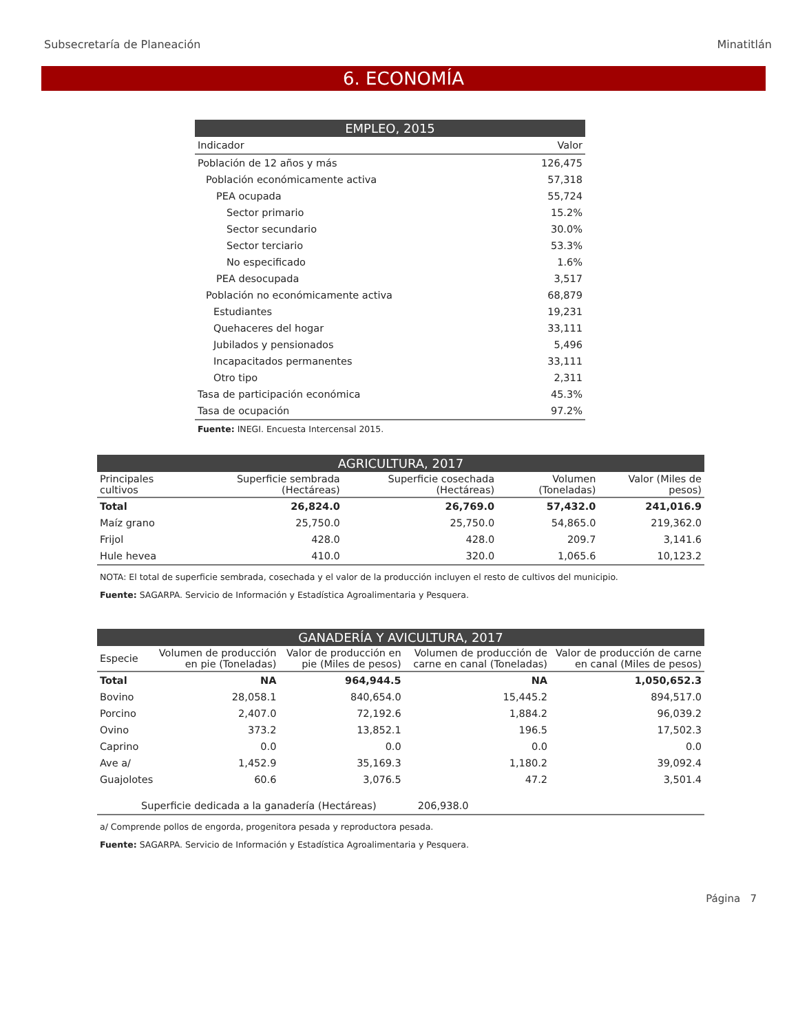Subsecretaría de Planeación Minatitlán
6. ECONOMÍA
| EMPLEO, 2015 | |
| Indicador | Valor |
| Población de 12 años y más | 126,475 |
| Población económicamente activa | 57,318 |
| PEA ocupada | 55,724 |
| Sector primario | 15.2% |
| Sector secundario | 30.0% |
| Sector terciario | 53.3% |
| No especificado | 1.6% |
| PEA desocupada | 3,517 |
| Población no económicamente activa | 68,879 |
| Estudiantes | 19,231 |
| Quehaceres del hogar | 33,111 |
| Jubilados y pensionados | 5,496 |
| Incapacitados permanentes | 33,111 |
| Otro tipo | 2,311 |
| Tasa de participación económica | 45.3% |
| Tasa de ocupación | 97.2% |
| Fuente: INEGI. Encuesta Intercensal 2015. | |
| AGRICULTURA, 2017 | | | | |
| Principales cultivos | Superficie sembrada (Hectáreas) | Superficie cosechada (Hectáreas) | Volumen (Toneladas) | Valor (Miles de pesos) |
| Total | 26,824.0 | 26,769.0 | 57,432.0 | 241,016.9 |
| Maíz grano | 25,750.0 | 25,750.0 | 54,865.0 | 219,362.0 |
| Frijol | 428.0 | 428.0 | 209.7 | 3,141.6 |
| Hule hevea | 410.0 | 320.0 | 1,065.6 | 10,123.2 |
| NOTA: El total de superficie sembrada, cosechada y el valor de la producción incluyen el resto de cultivos del municipio. | | | | |
| Fuente: SAGARPA. Servicio de Información y Estadística Agroalimentaria y Pesquera. | | | | |
| GANADERÍA Y AVICULTURA, 2017 | | | | |
| Especie | Volumen de producción en pie (Toneladas) | Valor de producción en pie (Miles de pesos) | Volumen de producción de carne en canal (Toneladas) | Valor de producción de carne en canal (Miles de pesos) |
| Total | NA | 964,944.5 | NA | 1,050,652.3 |
| Bovino | 28,058.1 | 840,654.0 | 15,445.2 | 894,517.0 |
| Porcino | 2,407.0 | 72,192.6 | 1,884.2 | 96,039.2 |
| Ovino | 373.2 | 13,852.1 | 196.5 | 17,502.3 |
| Caprino | 0.0 | 0.0 | 0.0 | 0.0 |
| Ave a/ | 1,452.9 | 35,169.3 | 1,180.2 | 39,092.4 |
| Guajolotes | 60.6 | 3,076.5 | 47.2 | 3,501.4 |
| Superficie dedicada a la ganadería (Hectáreas) | | | 206,938.0 | |
| a/ Comprende pollos de engorda, progenitora pesada y reproductora pesada. | | | | |
| Fuente: SAGARPA. Servicio de Información y Estadística Agroalimentaria y Pesquera. | | | | |
Página 7